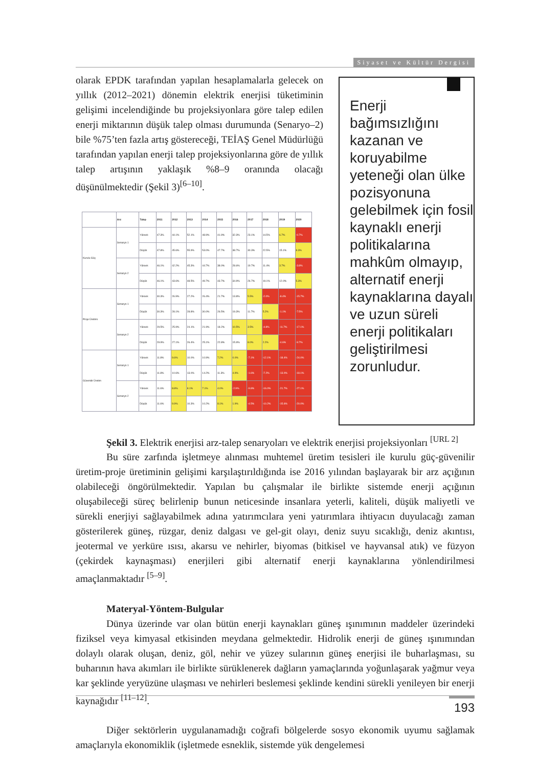Siyaset ve Kültür Dergisi
Enerji bağımsızlığını kazanan ve koruyabilme yeteneği olan ülke pozisyonuna gelebilmek için fosil kaynaklı enerji politikalarına mahkûm olmayıp, alternatif enerji kaynaklarına dayalı ve uzun süreli enerji politikaları geliştirilmesi zorunludur.
olarak EPDK tarafından yapılan hesaplamalarla gelecek on yıllık (2012–2021) dönemin elektrik enerjisi tüketiminin gelişimi incelendiğinde bu projeksiyonlara göre talep edilen enerji miktarının düşük talep olması durumunda (Senaryo–2) bile %75’ten fazla artış göstereceği, TEİAŞ Genel Müdürlüğü tarafından yapılan enerji talep projeksiyonlarına göre de yıllık talep artışının yaklaşık %8–9 oranında olacağı düşünülmektedir (Şekil 3)<sup>[6–10]</sup>.
| | Arz | Talep | 2011 | 2012 | 2013 | 2014 | 2015 | 2016 | 2017 | 2018 | 2019 | 2020 |
| --- | --- | --- | --- | --- | --- | --- | --- | --- | --- | --- | --- | --- |
| Kurulu Güç | Senaryo 1 | Yüksek | 47.3% | 44.1% | 52.1% | 48.9% | 41.9% | 32.3% | 23.1% | 14.5% | 6.7% | -0.7% |
| | | Düşük | 47.8% | 45.6% | 55.9% | 53.0% | 47.7% | 38.7% | 30.3% | 22.5% | 15.1% | 8.3% |
| | Senaryo 2 | Yüksek | 46.1% | 42.2% | 45.3% | 44.7% | 38.0% | 28.6% | 19.7% | 11.4% | 3.7% | -3.8% |
| | | Düşük | 46.1% | 43.6% | 48.5% | 49.7% | 43.7% | 34.9% | 26.7% | 19.1% | 12.0% | 5.3% |
| Proje Üretimi | Senaryo 1 | Yüksek | 30.3% | 26.9% | 27.2% | 26.4% | 21.7% | 13.8% | 5.5% | -2.0% | -8.4% | -15.7% |
| | | Düşük | 30.3% | 28.1% | 28.8% | 30.0% | 26.5% | 19.3% | 11.7% | 5.2% | -1.1% | -7.5% |
| | Senaryo 2 | Yüksek | 29.5% | 25.9% | 24.1% | 21.9% | 18.2% | 10.5% | 3.5% | -4.8% | -11.7% | -17.1% |
| | | Düşük | 29.9% | 27.1% | 26.4% | 25.1% | 22.8% | 15.9% | 8.0% | 2.2% | -4.6% | -9.7% |
| Güvenilir Üretim | Senaryo 1 | Yüksek | 11.8% | 9.6% | 10.0% | 10.9% | 7.2% | 0.0% | -7.1% | -12.1% | -18.4% | -24.0% |
| | | Düşük | 11.8% | 10.6% | 13.0% | 14.2% | 11.3% | 4.9% | -1.6% | -7.2% | -13.0% | -18.1% |
| | Senaryo 2 | Yüksek | 11.6% | 8.8% | 8.1% | 7.1% | 4.0% | -2.9% | -9.8% | -16.0% | -21.7% | -27.1% |
| | | Düşük | 11.6% | 9.9% | 10.3% | 10.2% | 8.1% | 1.9% | -4.5% | -10.2% | -15.6% | -20.0% |
Şekil 3. Elektrik enerjisi arz-talep senaryoları ve elektrik enerjisi projeksiyonları <sup>[URL 2]</sup>
Bu süre zarfında işletmeye alınması muhtemel üretim tesisleri ile kurulu güç-güvenilir üretim-proje üretiminin gelişimi karşılaştırıldığında ise 2016 yılından başlayarak bir arz açığının olabileceği öngörülmektedir. Yapılan bu çalışmalar ile birlikte sistemde enerji açığının oluşabileceği süreç belirlenip bunun neticesinde insanlara yeterli, kaliteli, düşük maliyetli ve sürekli enerjiyi sağlayabilmek adına yatırımcılara yeni yatırımlara ihtiyacın duyulacağı zaman gösterilerek güneş, rüzgar, deniz dalgası ve gel-git olayı, deniz suyu sıcaklığı, deniz akıntısı, jeotermal ve yerküre ısısı, akarsu ve nehirler, biyomas (bitkisel ve hayvansal atık) ve füzyon (çekirdek kaynaşması) enerjileri gibi alternatif enerji kaynaklarına yönlendirilmesi amaçlanmaktadır <sup>[5–9]</sup>.
Materyal-Yöntem-Bulgular
Dünya üzerinde var olan bütün enerji kaynakları güneş ışınımının maddeler üzerindeki fiziksel veya kimyasal etkisinden meydana gelmektedir. Hidrolik enerji de güneş ışınımından dolaylı olarak oluşan, deniz, göl, nehir ve yüzey sularının güneş enerjisi ile buharlaşması, su buharının hava akımları ile birlikte sürüklenerek dağların yamaçlarında yoğunlaşarak yağmur veya kar şeklinde yeryüzüne ulaşması ve nehirleri beslemesi şeklinde kendini sürekli yenileyen bir enerji kaynağıdır <sup>[11–12]</sup>.
Diğer sektörlerin uygulanamadığı coğrafi bölgelerde sosyo ekonomik uyumu sağlamak amaçlarıyla ekonomiklik (işletmede esneklik, sistemde yük dengelemesi
193